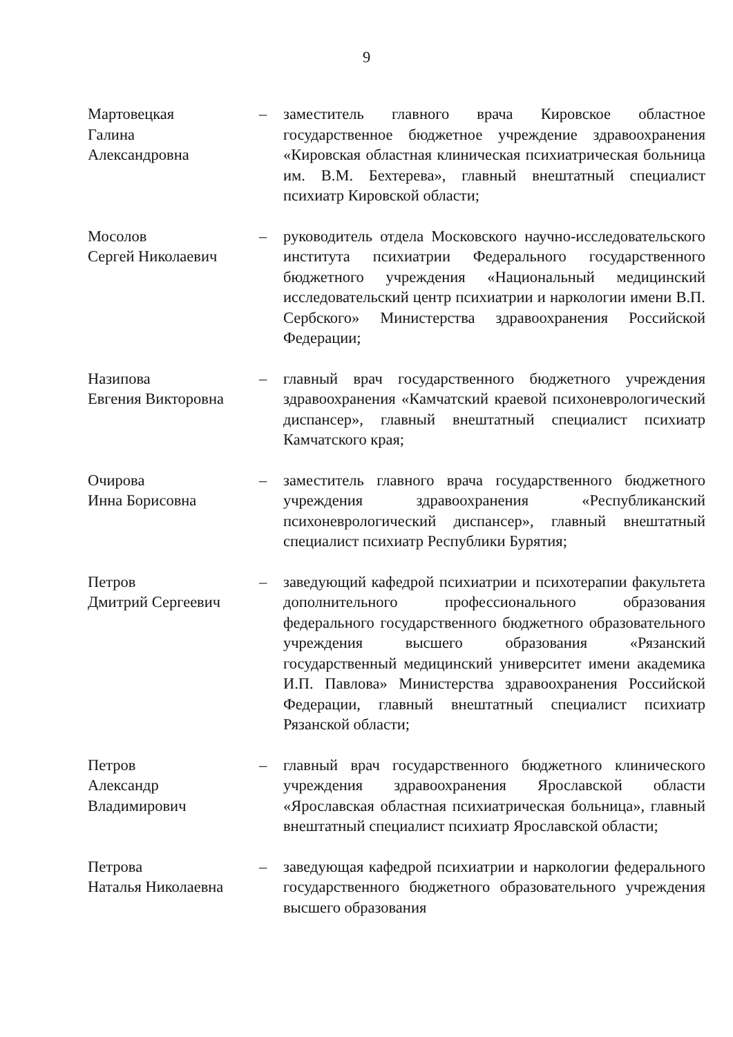9
Мартовецкая
Галина
Александровна
– заместитель главного врача Кировское областное государственное бюджетное учреждение здравоохранения «Кировская областная клиническая психиатрическая больница им. В.М. Бехтерева», главный внештатный специалист психиатр Кировской области;
Мосолов
Сергей Николаевич
– руководитель отдела Московского научно-исследовательского института психиатрии Федерального государственного бюджетного учреждения «Национальный медицинский исследовательский центр психиатрии и наркологии имени В.П. Сербского» Министерства здравоохранения Российской Федерации;
Назипова
Евгения Викторовна
– главный врач государственного бюджетного учреждения здравоохранения «Камчатский краевой психоневрологический диспансер», главный внештатный специалист психиатр Камчатского края;
Очирова
Инна Борисовна
– заместитель главного врача государственного бюджетного учреждения здравоохранения «Республиканский психоневрологический диспансер», главный внештатный специалист психиатр Республики Бурятия;
Петров
Дмитрий Сергеевич
– заведующий кафедрой психиатрии и психотерапии факультета дополнительного профессионального образования федерального государственного бюджетного образовательного учреждения высшего образования «Рязанский государственный медицинский университет имени академика И.П. Павлова» Министерства здравоохранения Российской Федерации, главный внештатный специалист психиатр Рязанской области;
Петров
Александр
Владимирович
– главный врач государственного бюджетного клинического учреждения здравоохранения Ярославской области «Ярославская областная психиатрическая больница», главный внештатный специалист психиатр Ярославской области;
Петрова
Наталья Николаевна
– заведующая кафедрой психиатрии и наркологии федерального государственного бюджетного образовательного учреждения высшего образования